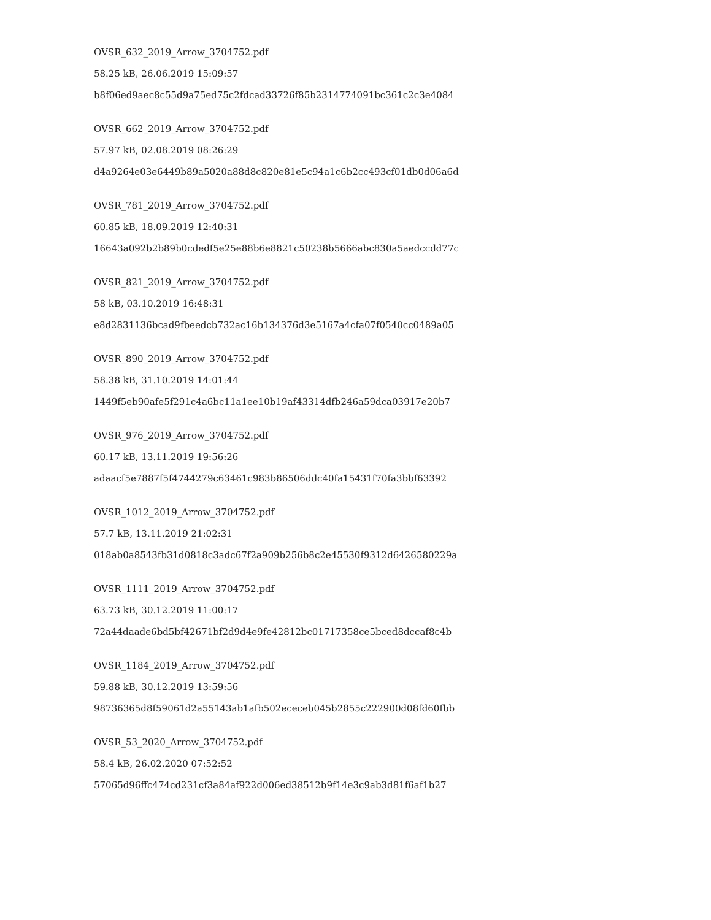OVSR_632_2019_Arrow_3704752.pdf
58.25 kB, 26.06.2019 15:09:57
b8f06ed9aec8c55d9a75ed75c2fdcad33726f85b2314774091bc361c2c3e4084
OVSR_662_2019_Arrow_3704752.pdf
57.97 kB, 02.08.2019 08:26:29
d4a9264e03e6449b89a5020a88d8c820e81e5c94a1c6b2cc493cf01db0d06a6d
OVSR_781_2019_Arrow_3704752.pdf
60.85 kB, 18.09.2019 12:40:31
16643a092b2b89b0cdedf5e25e88b6e8821c50238b5666abc830a5aedccdd77c
OVSR_821_2019_Arrow_3704752.pdf
58 kB, 03.10.2019 16:48:31
e8d2831136bcad9fbeedcb732ac16b134376d3e5167a4cfa07f0540cc0489a05
OVSR_890_2019_Arrow_3704752.pdf
58.38 kB, 31.10.2019 14:01:44
1449f5eb90afe5f291c4a6bc11a1ee10b19af43314dfb246a59dca03917e20b7
OVSR_976_2019_Arrow_3704752.pdf
60.17 kB, 13.11.2019 19:56:26
adaacf5e7887f5f4744279c63461c983b86506ddc40fa15431f70fa3bbf63392
OVSR_1012_2019_Arrow_3704752.pdf
57.7 kB, 13.11.2019 21:02:31
018ab0a8543fb31d0818c3adc67f2a909b256b8c2e45530f9312d6426580229a
OVSR_1111_2019_Arrow_3704752.pdf
63.73 kB, 30.12.2019 11:00:17
72a44daade6bd5bf42671bf2d9d4e9fe42812bc01717358ce5bced8dccaf8c4b
OVSR_1184_2019_Arrow_3704752.pdf
59.88 kB, 30.12.2019 13:59:56
98736365d8f59061d2a55143ab1afb502ececeb045b2855c222900d08fd60fbb
OVSR_53_2020_Arrow_3704752.pdf
58.4 kB, 26.02.2020 07:52:52
57065d96ffc474cd231cf3a84af922d006ed38512b9f14e3c9ab3d81f6af1b27